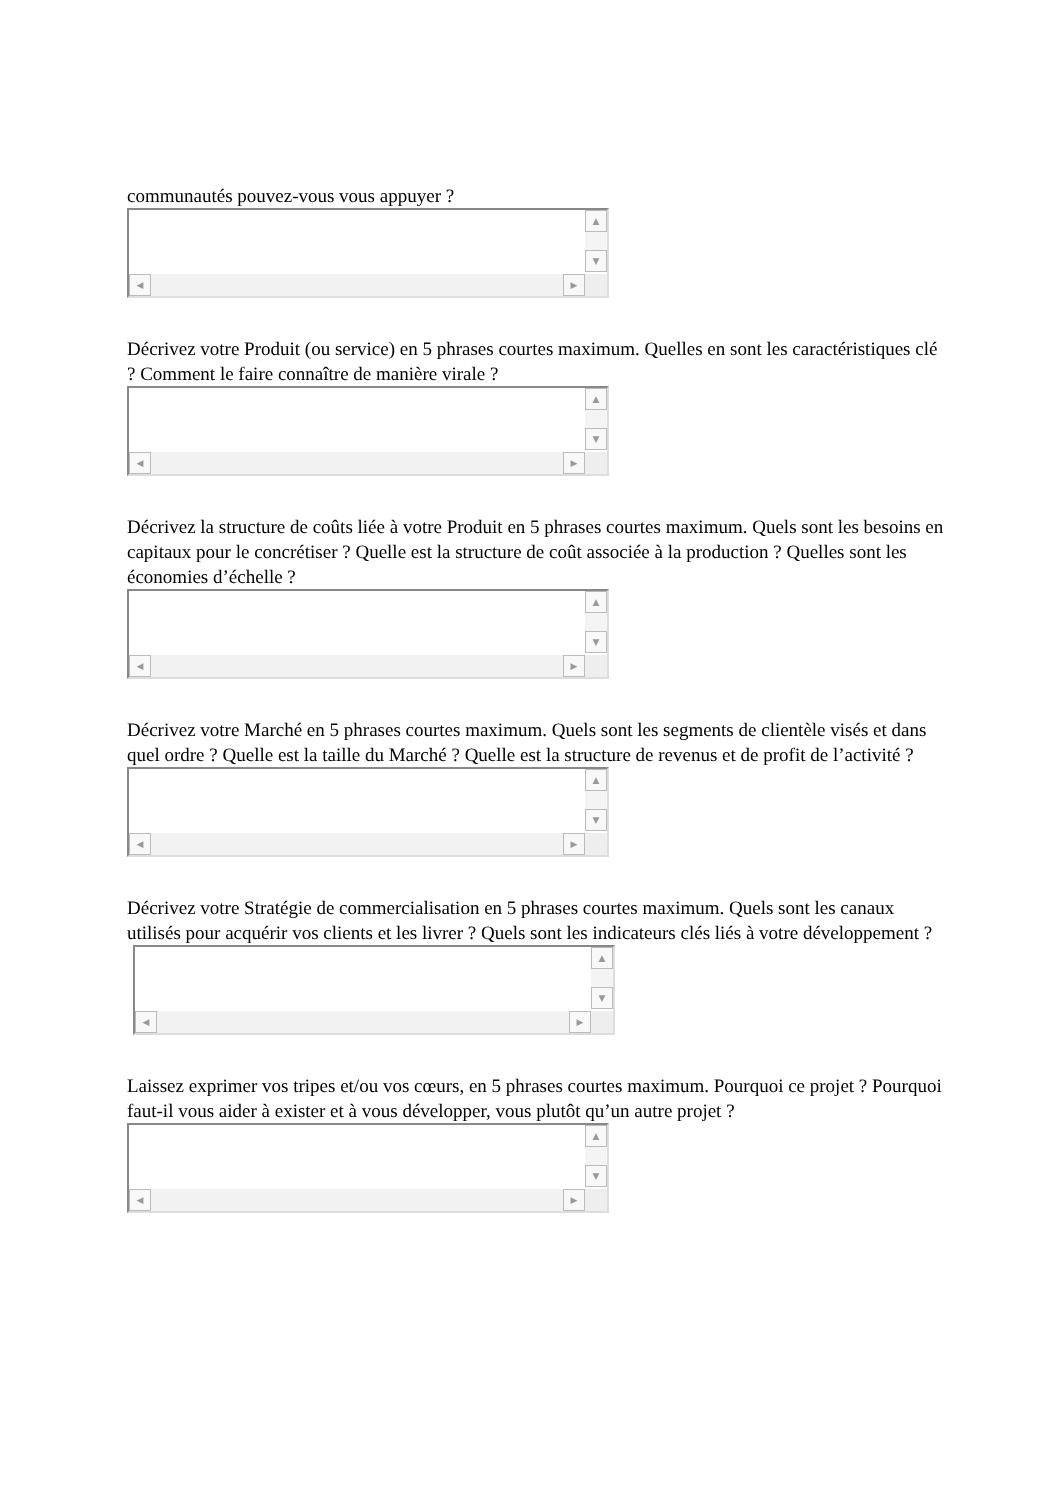communautés pouvez-vous vous appuyer ?
▲
▼
◀ ▶
Décrivez votre Produit (ou service) en 5 phrases courtes maximum. Quelles en sont les caractéristiques clé ? Comment le faire connaître de manière virale ?
▲
▼
◀ ▶
Décrivez la structure de coûts liée à votre Produit en 5 phrases courtes maximum. Quels sont les besoins en capitaux pour le concrétiser ? Quelle est la structure de coût associée à la production ? Quelles sont les économies d’échelle ?
▲
▼
◀ ▶
Décrivez votre Marché en 5 phrases courtes maximum. Quels sont les segments de clientèle visés et dans quel ordre ? Quelle est la taille du Marché ? Quelle est la structure de revenus et de profit de l’activité ?
▲
▼
◀ ▶
Décrivez votre Stratégie de commercialisation en 5 phrases courtes maximum. Quels sont les canaux utilisés pour acquérir vos clients et les livrer ? Quels sont les indicateurs clés liés à votre développement ?
▲
▼
◀ ▶
Laissez exprimer vos tripes et/ou vos cœurs, en 5 phrases courtes maximum. Pourquoi ce projet ? Pourquoi faut-il vous aider à exister et à vous développer, vous plutôt qu’un autre projet ?
▲
▼
◀ ▶